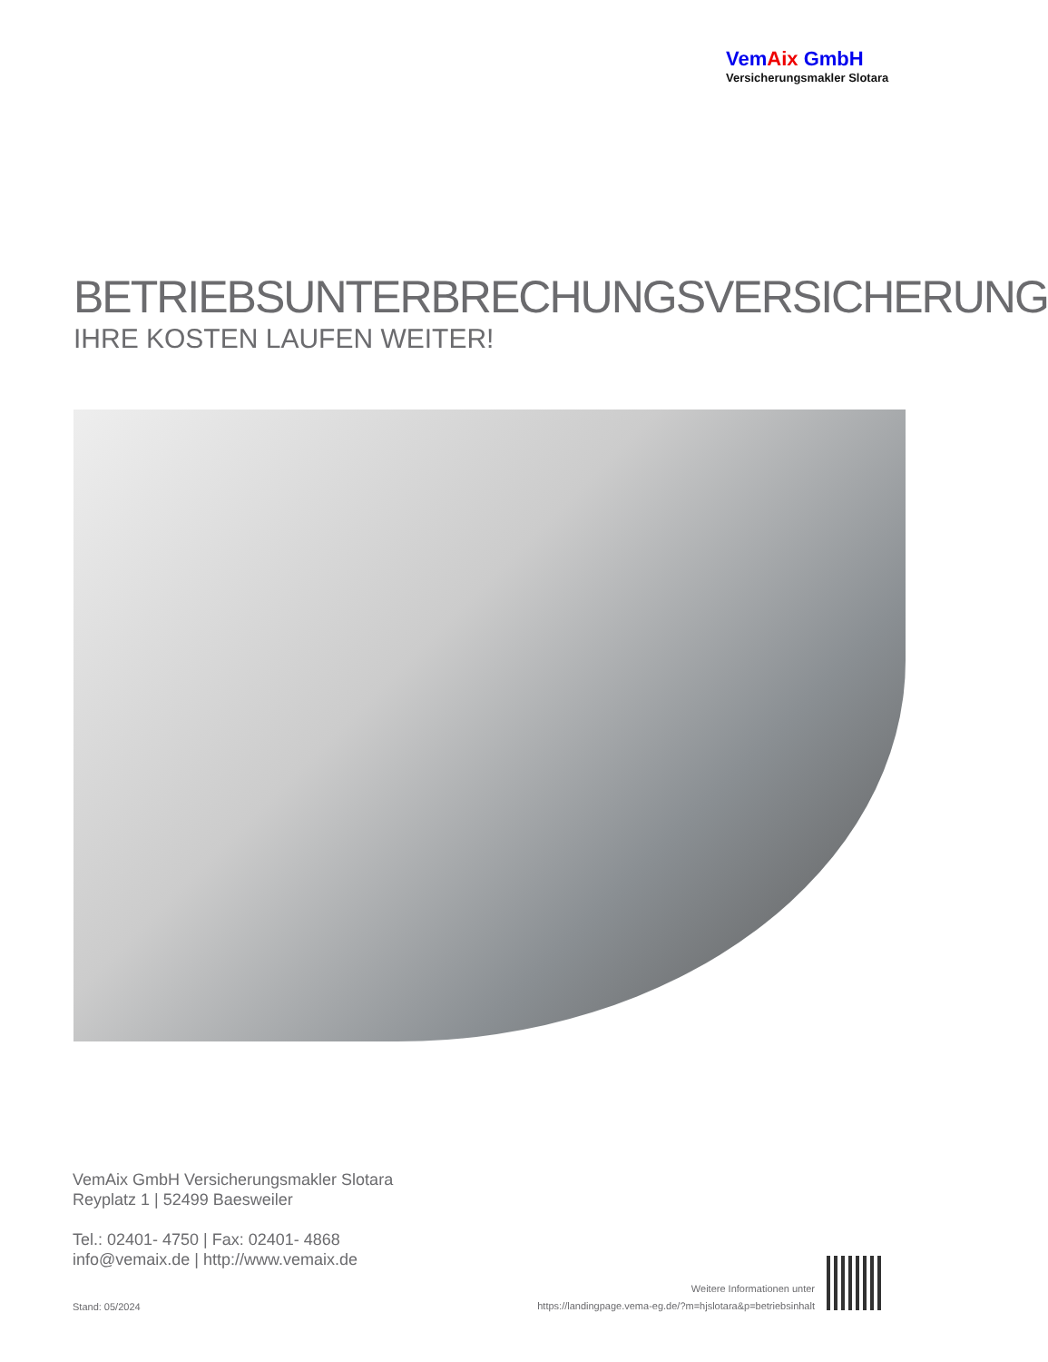VemAix GmbH
Versicherungsmakler Slotara
BETRIEBSUNTERBRECHUNGSVERSICHERUNG
IHRE KOSTEN LAUFEN WEITER!
VemAix GmbH Versicherungsmakler Slotara
Reyplatz 1 | 52499 Baesweiler
Tel.: 02401- 4750 | Fax: 02401- 4868
info@vemaix.de | http://www.vemaix.de
Stand: 05/2024
Weitere Informationen unter
https://landingpage.vema-eg.de/?m=hjslotara&p=betriebsinhalt